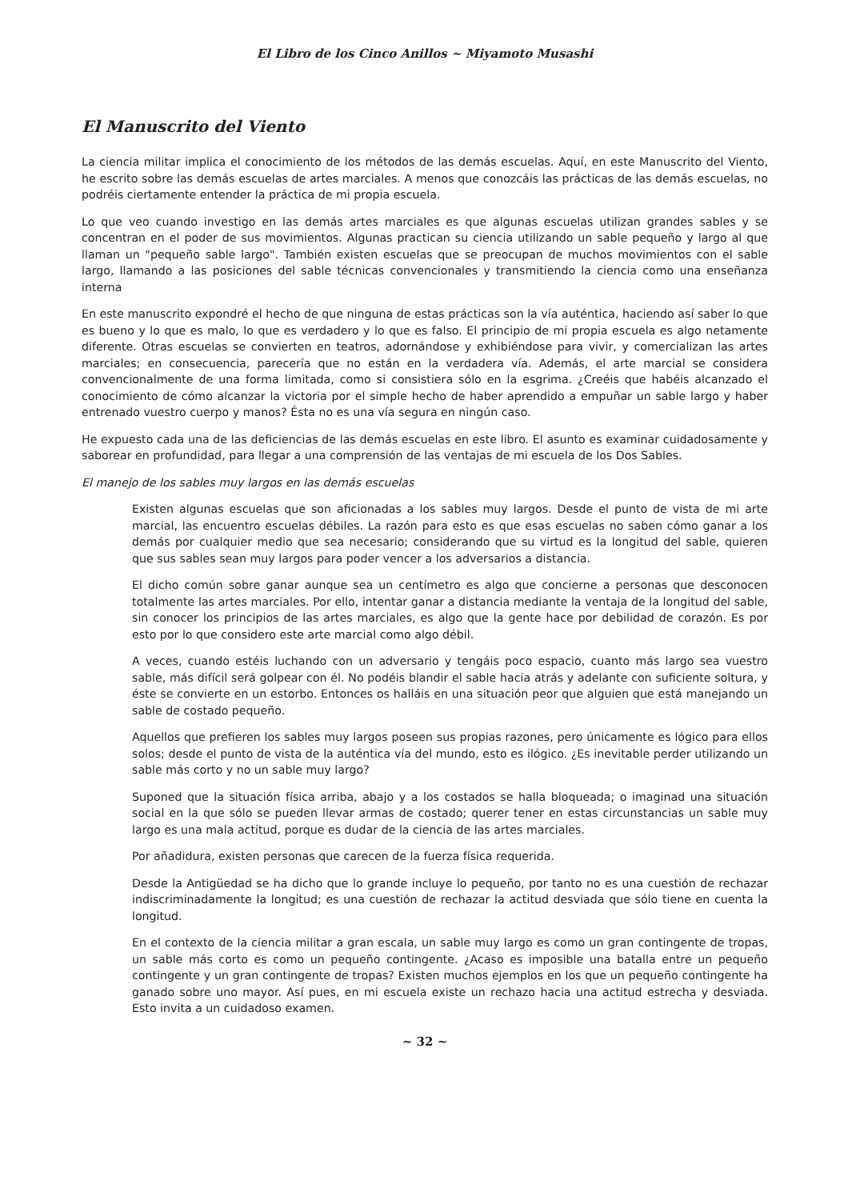El Libro de los Cinco Anillos ~ Miyamoto Musashi
El Manuscrito del Viento
La ciencia militar implica el conocimiento de los métodos de las demás escuelas. Aquí, en este Manuscrito del Viento, he escrito sobre las demás escuelas de artes marciales. A menos que conozcáis las prácticas de las demás escuelas, no podréis ciertamente entender la práctica de mi propia escuela.
Lo que veo cuando investigo en las demás artes marciales es que algunas escuelas utilizan grandes sables y se concentran en el poder de sus movimientos. Algunas practican su ciencia utilizando un sable pequeño y largo al que llaman un "pequeño sable largo". También existen escuelas que se preocupan de muchos movimientos con el sable largo, llamando a las posiciones del sable técnicas convencionales y transmitiendo la ciencia como una enseñanza interna
En este manuscrito expondré el hecho de que ninguna de estas prácticas son la vía auténtica, haciendo así saber lo que es bueno y lo que es malo, lo que es verdadero y lo que es falso. El principio de mi propia escuela es algo netamente diferente. Otras escuelas se convierten en teatros, adornándose y exhibiéndose para vivir, y comercializan las artes marciales; en consecuencia, parecería que no están en la verdadera vía. Además, el arte marcial se considera convencionalmente de una forma limitada, como si consistiera sólo en la esgrima. ¿Creéis que habéis alcanzado el conocimiento de cómo alcanzar la victoria por el simple hecho de haber aprendido a empuñar un sable largo y haber entrenado vuestro cuerpo y manos? Ésta no es una vía segura en ningún caso.
He expuesto cada una de las deficiencias de las demás escuelas en este libro. El asunto es examinar cuidadosamente y saborear en profundidad, para llegar a una comprensión de las ventajas de mi escuela de los Dos Sables.
El manejo de los sables muy largos en las demás escuelas
Existen algunas escuelas que son aficionadas a los sables muy largos. Desde el punto de vista de mi arte marcial, las encuentro escuelas débiles. La razón para esto es que esas escuelas no saben cómo ganar a los demás por cualquier medio que sea necesario; considerando que su virtud es la longitud del sable, quieren que sus sables sean muy largos para poder vencer a los adversarios a distancia.
El dicho común sobre ganar aunque sea un centímetro es algo que concierne a personas que desconocen totalmente las artes marciales. Por ello, intentar ganar a distancia mediante la ventaja de la longitud del sable, sin conocer los principios de las artes marciales, es algo que la gente hace por debilidad de corazón. Es por esto por lo que considero este arte marcial como algo débil.
A veces, cuando estéis luchando con un adversario y tengáis poco espacio, cuanto más largo sea vuestro sable, más difícil será golpear con él. No podéis blandir el sable hacia atrás y adelante con suficiente soltura, y éste se convierte en un estorbo. Entonces os halláis en una situación peor que alguien que está manejando un sable de costado pequeño.
Aquellos que prefieren los sables muy largos poseen sus propias razones, pero únicamente es lógico para ellos solos; desde el punto de vista de la auténtica vía del mundo, esto es ilógico. ¿Es inevitable perder utilizando un sable más corto y no un sable muy largo?
Suponed que la situación física arriba, abajo y a los costados se halla bloqueada; o imaginad una situación social en la que sólo se pueden llevar armas de costado; querer tener en estas circunstancias un sable muy largo es una mala actitud, porque es dudar de la ciencia de las artes marciales.
Por añadidura, existen personas que carecen de la fuerza física requerida.
Desde la Antigüedad se ha dicho que lo grande incluye lo pequeño, por tanto no es una cuestión de rechazar indiscriminadamente la longitud; es una cuestión de rechazar la actitud desviada que sólo tiene en cuenta la longitud.
En el contexto de la ciencia militar a gran escala, un sable muy largo es como un gran contingente de tropas, un sable más corto es como un pequeño contingente. ¿Acaso es imposible una batalla entre un pequeño contingente y un gran contingente de tropas? Existen muchos ejemplos en los que un pequeño contingente ha ganado sobre uno mayor. Así pues, en mi escuela existe un rechazo hacia una actitud estrecha y desviada. Esto invita a un cuidadoso examen.
~ 32 ~